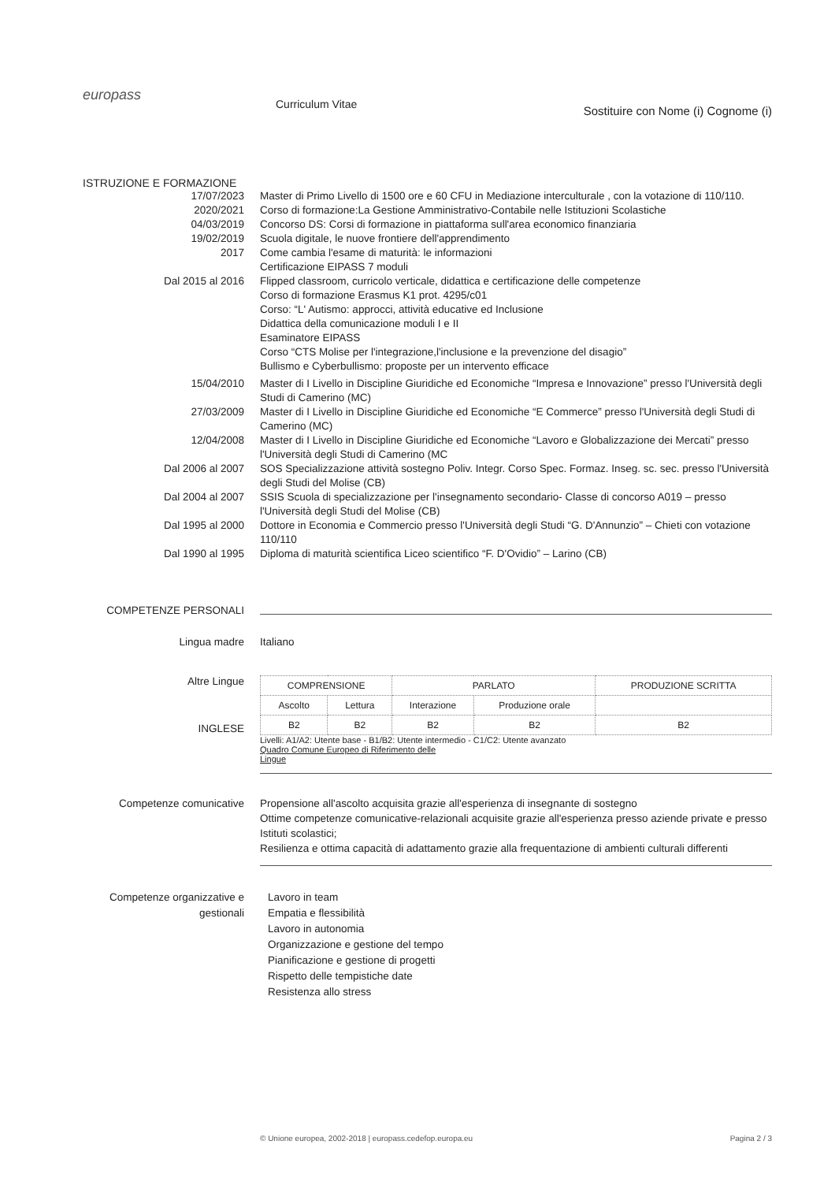europass
Curriculum Vitae
Sostituire con Nome (i) Cognome (i)
ISTRUZIONE E FORMAZIONE
17/07/2023 Master di Primo Livello di 1500 ore e 60 CFU in Mediazione interculturale , con la votazione di 110/110.
2020/2021 Corso di formazione:La Gestione Amministrativo-Contabile nelle Istituzioni Scolastiche
04/03/2019 Concorso DS: Corsi di formazione in piattaforma sull'area economico finanziaria
19/02/2019 Scuola digitale, le nuove frontiere dell'apprendimento
2017 Come cambia l'esame di maturità: le informazioni
Certificazione EIPASS 7 moduli
Dal 2015 al 2016 Flipped classroom, curricolo verticale, didattica e certificazione delle competenze
Corso di formazione Erasmus K1 prot. 4295/c01
Corso: “L' Autismo: approcci, attività educative ed Inclusione
Didattica della comunicazione moduli I e II
Esaminatore EIPASS
Corso “CTS Molise per l'integrazione,l'inclusione e la prevenzione del disagio”
Bullismo e Cyberbullismo: proposte per un intervento efficace
15/04/2010 Master di I Livello in Discipline Giuridiche ed Economiche “Impresa e Innovazione” presso l'Università degli Studi di Camerino (MC)
27/03/2009 Master di I Livello in Discipline Giuridiche ed Economiche “E Commerce” presso l'Università degli Studi di Camerino (MC)
12/04/2008 Master di I Livello in Discipline Giuridiche ed Economiche “Lavoro e Globalizzazione dei Mercati” presso l'Università degli Studi di Camerino (MC
Dal 2006 al 2007 SOS Specializzazione attività sostegno Poliv. Integr. Corso Spec. Formaz. Inseg. sc. sec. presso l'Università degli Studi del Molise (CB)
Dal 2004 al 2007 SSIS Scuola di specializzazione per l'insegnamento secondario- Classe di concorso A019 – presso l'Università degli Studi del Molise (CB)
Dal 1995 al 2000 Dottore in Economia e Commercio presso l'Università degli Studi “G. D'Annunzio” – Chieti con votazione 110/110
Dal 1990 al 1995 Diploma di maturità scientifica Liceo scientifico “F. D'Ovidio” – Larino (CB)
COMPETENZE PERSONALI
Lingua madre Italiano
Altre Lingue
INGLESE
| COMPRENSIONE | | PARLATO | | PRODUZIONE SCRITTA |
| --- | --- | --- | --- | --- |
| Ascolto | Lettura | Interazione | Produzione orale | |
| B2 | B2 | B2 | B2 | B2 |
Livelli: A1/A2: Utente base - B1/B2: Utente intermedio - C1/C2: Utente avanzato
Quadro Comune Europeo di Riferimento delle
Lingue
Competenze comunicative Propensione all'ascolto acquisita grazie all'esperienza di insegnante di sostegno
Ottime competenze comunicative-relazionali acquisite grazie all'esperienza presso aziende private e presso Istituti scolastici;
Resilienza e ottima capacità di adattamento grazie alla frequentazione di ambienti culturali differenti
Competenze organizzative e gestionali
Lavoro in team
Empatia e flessibilità
Lavoro in autonomia
Organizzazione e gestione del tempo
Pianificazione e gestione di progetti
Rispetto delle tempistiche date
Resistenza allo stress
© Unione europea, 2002-2018 | europass.cedefop.europa.eu
Pagina 2 / 3